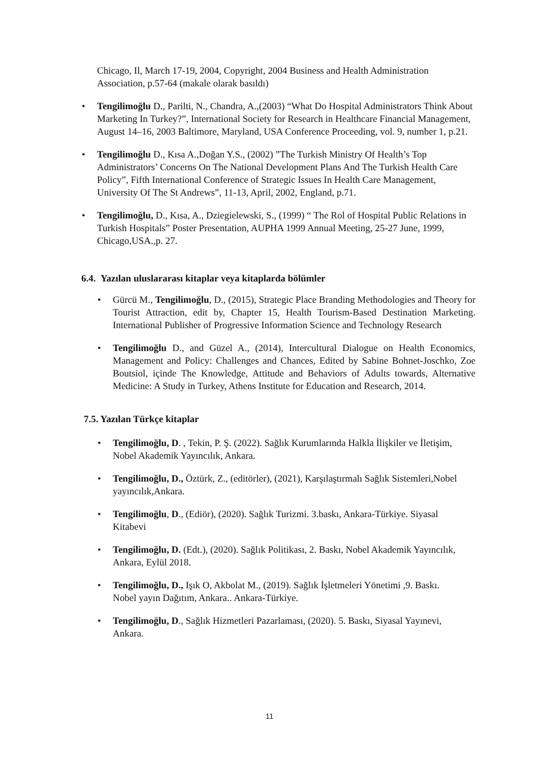Chicago, Il, March 17-19, 2004, Copyright, 2004 Business and Health Administration Association, p.57-64 (makale olarak basıldı)
• Tengilimoğlu D., Parilti, N., Chandra, A.,(2003) “What Do Hospital Administrators Think About Marketing In Turkey?”, International Society for Research in Healthcare Financial Management, August 14–16, 2003 Baltimore, Maryland, USA Conference Proceeding, vol. 9, number 1, p.21.
• Tengilimoğlu D., Kısa A.,Doğan Y.S., (2002) ”The Turkish Ministry Of Health’s Top Administrators’ Concerns On The National Development Plans And The Turkish Health Care Policy”, Fifth International Conference of Strategic Issues In Health Care Management, University Of The St Andrews”, 11-13, April, 2002, England, p.71.
• Tengilimoğlu, D., Kısa, A., Dziegielewski, S., (1999) “ The Rol of Hospital Public Relations in Turkish Hospitals” Poster Presentation, AUPHA 1999 Annual Meeting, 25-27 June, 1999, Chicago,USA.,p. 27.
6.4. Yazılan uluslararası kitaplar veya kitaplarda bölümler
• Gürcü M., Tengilimoğlu, D., (2015), Strategic Place Branding Methodologies and Theory for Tourist Attraction, edit by, Chapter 15, Health Tourism-Based Destination Marketing. International Publisher of Progressive Information Science and Technology Research
• Tengilimoğlu D., and Güzel A., (2014), Intercultural Dialogue on Health Economics, Management and Policy: Challenges and Chances, Edited by Sabine Bohnet-Joschko, Zoe Boutsiol, içinde The Knowledge, Attitude and Behaviors of Adults towards, Alternative Medicine: A Study in Turkey, Athens Institute for Education and Research, 2014.
7.5. Yazılan Türkçe kitaplar
• Tengilimoğlu, D. , Tekin, P. Ş. (2022). Sağlık Kurumlarında Halkla İlişkiler ve İletişim, Nobel Akademik Yayıncılık, Ankara.
• Tengilimoğlu, D., Öztürk, Z., (editörler), (2021), Karşılaştırmalı Sağlık Sistemleri,Nobel yayıncılık,Ankara.
• Tengilimoğlu, D., (Ediör), (2020). Sağlık Turizmi. 3.baskı, Ankara-Türkiye. Siyasal Kitabevi
• Tengilimoğlu, D. (Edt.), (2020). Sağlık Politikası, 2. Baskı, Nobel Akademik Yayıncılık, Ankara, Eylül 2018.
• Tengilimoğlu, D., Işık O, Akbolat M., (2019). Sağlık İşletmeleri Yönetimi ,9. Baskı. Nobel yayın Dağıtım, Ankara.. Ankara-Türkiye.
• Tengilimoğlu, D., Sağlık Hizmetleri Pazarlaması, (2020). 5. Baskı, Siyasal Yayınevi, Ankara.
11